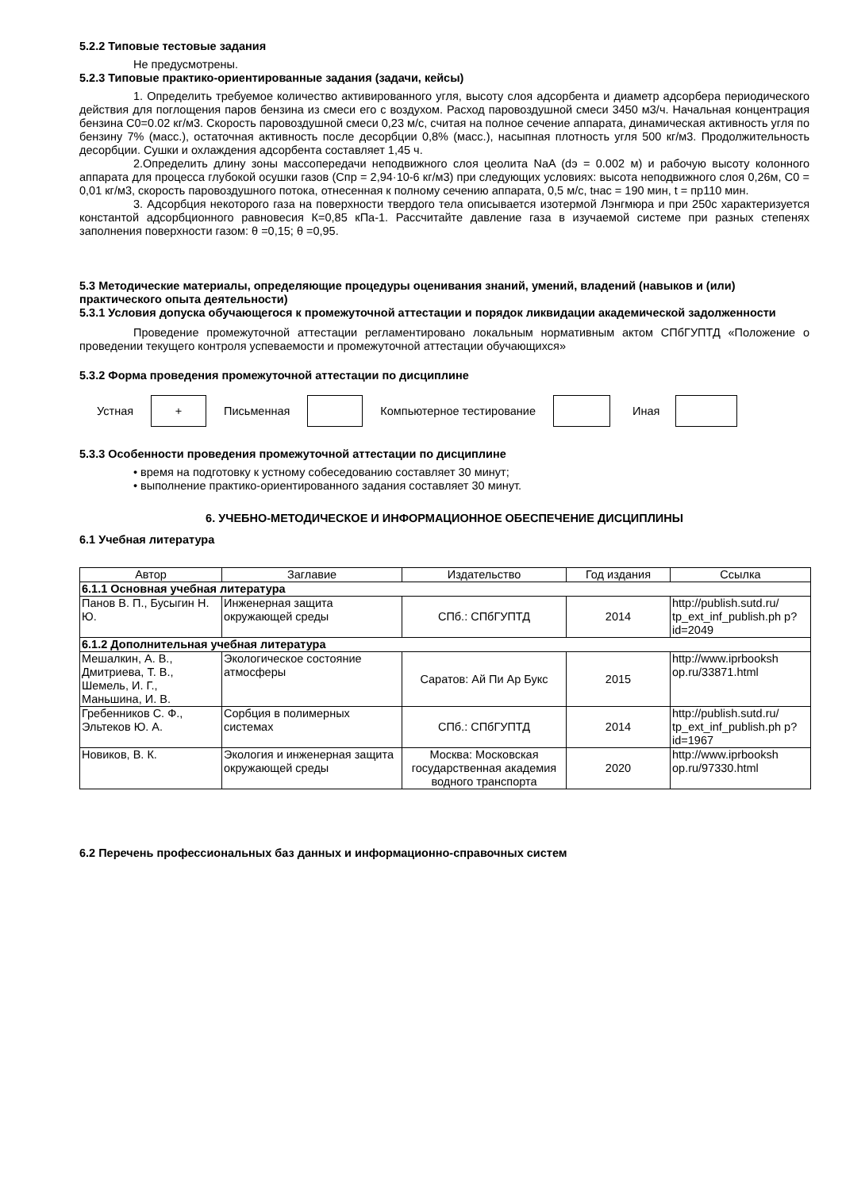5.2.2 Типовые тестовые задания
Не предусмотрены.
5.2.3 Типовые практико-ориентированные задания (задачи, кейсы)
1. Определить требуемое количество активированного угля, высоту слоя адсорбента и диаметр адсорбера периодического действия для поглощения паров бензина из смеси его с воздухом. Расход паровоздушной смеси 3450 м3/ч. Начальная концентрация бензина С0=0.02 кг/м3. Скорость паровоздушной смеси 0,23 м/с, считая на полное сечение аппарата, динамическая активность угля по бензину 7% (масс.), остаточная активность после десорбции 0,8% (масс.), насыпная плотность угля 500 кг/м3. Продолжительность десорбции. Сушки и охлаждения адсорбента составляет 1,45 ч.
2.Определить длину зоны массопередачи неподвижного слоя цеолита NaA (dэ = 0.002 м) и рабочую высоту колонного аппарата для процесса глубокой осушки газов (Спр = 2,94·10-6 кг/м3) при следующих условиях: высота неподвижного слоя 0,26м, С0 = 0,01 кг/м3, скорость паровоздушного потока, отнесенная к полному сечению аппарата, 0,5 м/с, tнас = 190 мин, t = пр110 мин.
3. Адсорбция некоторого газа на поверхности твердого тела описывается изотермой Лэнгмюра и при 250с характеризуется константой адсорбционного равновесия К=0,85 кПа-1. Рассчитайте давление газа в изучаемой системе при разных степенях заполнения поверхности газом: θ =0,15; θ =0,95.
5.3 Методические материалы, определяющие процедуры оценивания знаний, умений, владений (навыков и (или) практического опыта деятельности)
5.3.1 Условия допуска обучающегося к промежуточной аттестации и порядок ликвидации академической задолженности
Проведение промежуточной аттестации регламентировано локальным нормативным актом СПбГУПТД «Положение о проведении текущего контроля успеваемости и промежуточной аттестации обучающихся»
5.3.2 Форма проведения промежуточной аттестации по дисциплине
Устная
+
Письменная Компьютерное тестирование Иная
5.3.3 Особенности проведения промежуточной аттестации по дисциплине
• время на подготовку к устному собеседованию составляет 30 минут;
• выполнение практико-ориентированного задания составляет 30 минут.
6. УЧЕБНО-МЕТОДИЧЕСКОЕ И ИНФОРМАЦИОННОЕ ОБЕСПЕЧЕНИЕ ДИСЦИПЛИНЫ
6.1 Учебная литература
| Автор | Заглавие | Издательство | Год издания | Ссылка |
| --- | --- | --- | --- | --- |
| 6.1.1 Основная учебная литература | | | | |
| Панов В. П., Бусыгин Н. Ю. | Инженерная защита окружающей среды | СПб.: СПбГУПТД | 2014 | http://publish.sutd.ru/ tp_ext_inf_publish.ph p?id=2049 |
| 6.1.2 Дополнительная учебная литература | | | | |
| Мешалкин, А. В., Дмитриева, Т. В., Шемель, И. Г., Маньшина, И. В. | Экологическое состояние атмосферы | Саратов: Ай Пи Ар Букс | 2015 | http://www.iprbooksh op.ru/33871.html |
| Гребенников С. Ф., Эльтеков Ю. А. | Сорбция в полимерных системах | СПб.: СПбГУПТД | 2014 | http://publish.sutd.ru/ tp_ext_inf_publish.ph p?id=1967 |
| Новиков, В. К. | Экология и инженерная защита окружающей среды | Москва: Московская государственная академия водного транспорта | 2020 | http://www.iprbooksh op.ru/97330.html |
6.2 Перечень профессиональных баз данных и информационно-справочных систем